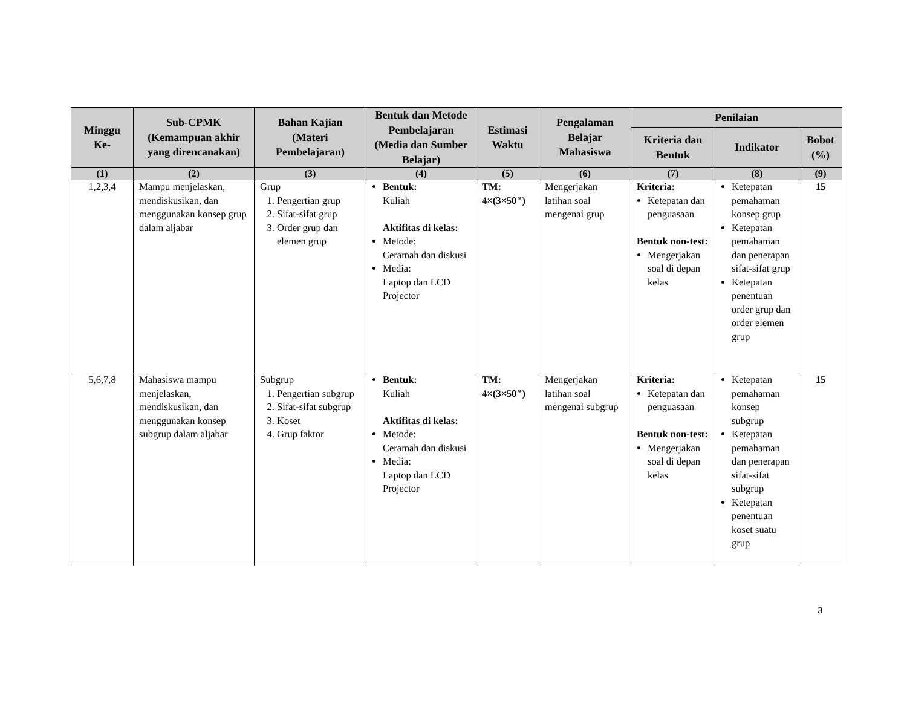| Minggu Ke- | Sub-CPMK (Kemampuan akhir yang direncanakan) | Bahan Kajian (Materi Pembelajaran) | Bentuk dan Metode Pembelajaran (Media dan Sumber Belajar) | Estimasi Waktu | Pengalaman Belajar Mahasiswa | Penilaian | | |
| --- | --- | --- | --- | --- | --- | --- | --- | --- |
| | | | | | | Kriteria dan Bentuk | Indikator | Bobot (%) |
| (1) | (2) | (3) | (4) | (5) | (6) | (7) | (8) | (9) |
| 1,2,3,4 | Mampu menjelaskan, mendiskusikan, dan menggunakan konsep grup dalam aljabar | Grup 1. Pengertian grup 2. Sifat-sifat grup 3. Order grup dan elemen grup | Bentuk: Kuliah Aktifitas di kelas: Metode: Ceramah dan diskusi Media: Laptop dan LCD Projector | TM: 4×(3×50″) | Mengerjakan latihan soal mengenai grup | Kriteria: Ketepatan dan penguasaan Bentuk non-test: Mengerjakan soal di depan kelas | Ketepatan pemahaman konsep grup Ketepatan pemahaman dan penerapan sifat-sifat grup Ketepatan penentuan order grup dan order elemen grup | 15 |
| 5,6,7,8 | Mahasiswa mampu menjelaskan, mendiskusikan, dan menggunakan konsep subgrup dalam aljabar | Subgrup 1. Pengertian subgrup 2. Sifat-sifat subgrup 3. Koset 4. Grup faktor | Bentuk: Kuliah Aktifitas di kelas: Metode: Ceramah dan diskusi Media: Laptop dan LCD Projector | TM: 4×(3×50″) | Mengerjakan latihan soal mengenai subgrup | Kriteria: Ketepatan dan penguasaan Bentuk non-test: Mengerjakan soal di depan kelas | Ketepatan pemahaman konsep subgrup Ketepatan pemahaman dan penerapan sifat-sifat subgrup Ketepatan penentuan koset suatu grup | 15 |
3